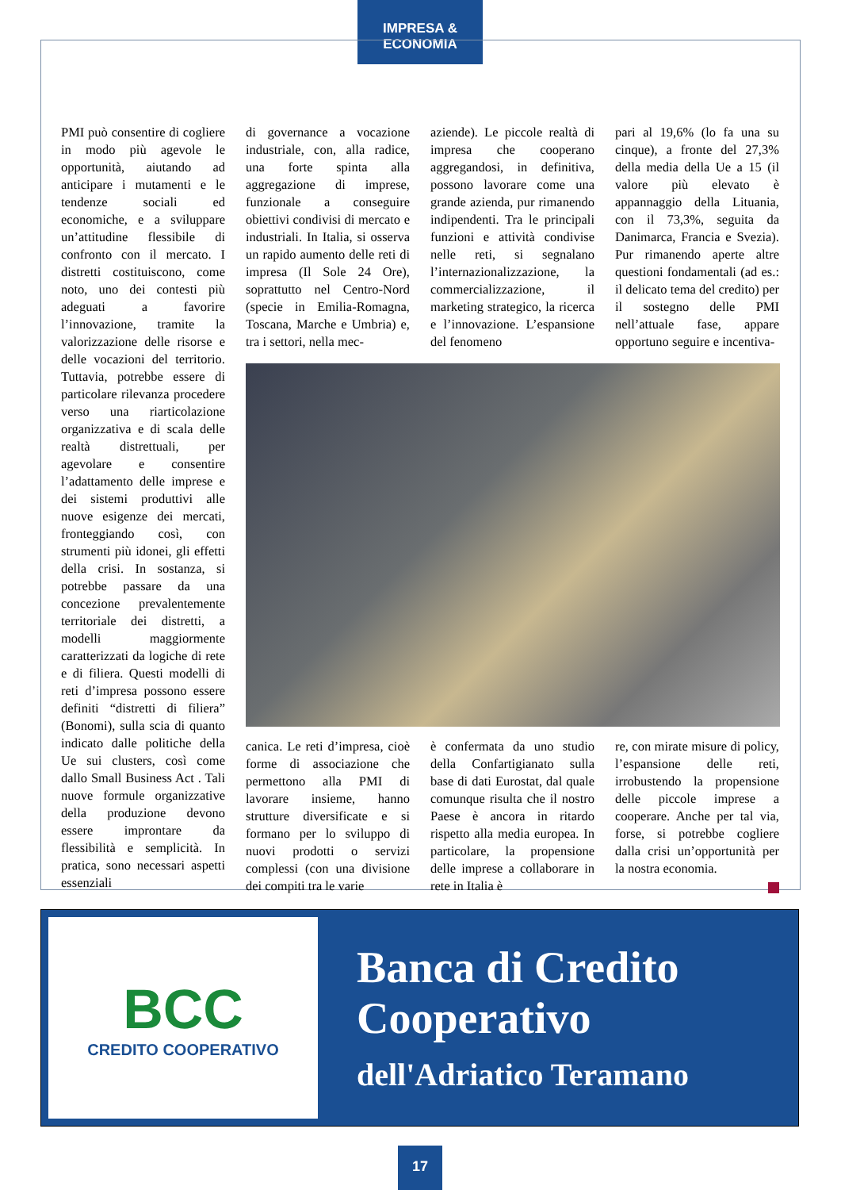IMPRESA & ECONOMIA
PMI può consentire di cogliere in modo più agevole le opportunità, aiutando ad anticipare i mutamenti e le tendenze sociali ed economiche, e a sviluppare un’attitudine flessibile di confronto con il mercato. I distretti costituiscono, come noto, uno dei contesti più adeguati a favorire l’innovazione, tramite la valorizzazione delle risorse e delle vocazioni del territorio. Tuttavia, potrebbe essere di particolare rilevanza procedere verso una riarticolazione organizzativa e di scala delle realtà distrettuali, per agevolare e consentire l’adattamento delle imprese e dei sistemi produttivi alle nuove esigenze dei mercati, fronteggiando così, con strumenti più idonei, gli effetti della crisi. In sostanza, si potrebbe passare da una concezione prevalentemente territoriale dei distretti, a modelli maggiormente caratterizzati da logiche di rete e di filiera. Questi modelli di reti d’impresa possono essere definiti “distretti di filiera” (Bonomi), sulla scia di quanto indicato dalle politiche della Ue sui clusters, così come dallo Small Business Act . Tali nuove formule organizzative della produzione devono essere improntare da flessibilità e semplicità. In pratica, sono necessari aspetti essenziali
di governance a vocazione industriale, con, alla radice, una forte spinta alla aggregazione di imprese, funzionale a conseguire obiettivi condivisi di mercato e industriali. In Italia, si osserva un rapido aumento delle reti di impresa (Il Sole 24 Ore), soprattutto nel Centro-Nord (specie in Emilia-Romagna, Toscana, Marche e Umbria) e, tra i settori, nella mec-
aziende). Le piccole realtà di impresa che cooperano aggregandosi, in definitiva, possono lavorare come una grande azienda, pur rimanendo indipendenti. Tra le principali funzioni e attività condivise nelle reti, si segnalano l’internazionalizzazione, la commercializzazione, il marketing strategico, la ricerca e l’innovazione. L’espansione del fenomeno
pari al 19,6% (lo fa una su cinque), a fronte del 27,3% della media della Ue a 15 (il valore più elevato è appannaggio della Lituania, con il 73,3%, seguita da Danimarca, Francia e Svezia). Pur rimanendo aperte altre questioni fondamentali (ad es.: il delicato tema del credito) per il sostegno delle PMI nell’attuale fase, appare opportuno seguire e incentiva-
canica. Le reti d’impresa, cioè forme di associazione che permettono alla PMI di lavorare insieme, hanno strutture diversificate e si formano per lo sviluppo di nuovi prodotti o servizi complessi (con una divisione dei compiti tra le varie
è confermata da uno studio della Confartigianato sulla base di dati Eurostat, dal quale comunque risulta che il nostro Paese è ancora in ritardo rispetto alla media europea. In particolare, la propensione delle imprese a collaborare in rete in Italia è
re, con mirate misure di policy, l’espansione delle reti, irrobustendo la propensione delle piccole imprese a cooperare. Anche per tal via, forse, si potrebbe cogliere dalla crisi un’opportunità per la nostra economia.
BCC
CREDITO COOPERATIVO
Banca di Credito
Cooperativo
dell'Adriatico Teramano
17